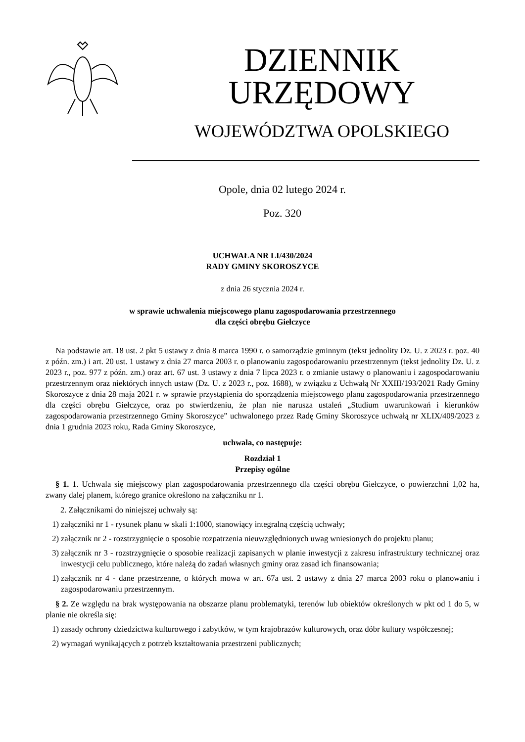DZIENNIK URZĘDOWY
WOJEWÓDZTWA OPOLSKIEGO
Opole, dnia 02 lutego 2024 r.
Poz. 320
UCHWAŁA NR LI/430/2024
RADY GMINY SKOROSZYCE
z dnia 26 stycznia 2024 r.
w sprawie uchwalenia miejscowego planu zagospodarowania przestrzennego
dla części obrębu Giełczyce
Na podstawie art. 18 ust. 2 pkt 5 ustawy z dnia 8 marca 1990 r. o samorządzie gminnym (tekst jednolity Dz. U. z 2023 r. poz. 40 z późn. zm.) i art. 20 ust. 1 ustawy z dnia 27 marca 2003 r. o planowaniu zagospodarowaniu przestrzennym (tekst jednolity Dz. U. z 2023 r., poz. 977 z późn. zm.) oraz art. 67 ust. 3 ustawy z dnia 7 lipca 2023 r. o zmianie ustawy o planowaniu i zagospodarowaniu przestrzennym oraz niektórych innych ustaw (Dz. U. z 2023 r., poz. 1688), w związku z Uchwałą Nr XXIII/193/2021 Rady Gminy Skoroszyce z dnia 28 maja 2021 r. w sprawie przystąpienia do sporządzenia miejscowego planu zagospodarowania przestrzennego dla części obrębu Giełczyce, oraz po stwierdzeniu, że plan nie narusza ustaleń „Studium uwarunkowań i kierunków zagospodarowania przestrzennego Gminy Skoroszyce” uchwalonego przez Radę Gminy Skoroszyce uchwałą nr XLIX/409/2023 z dnia 1 grudnia 2023 roku, Rada Gminy Skoroszyce,
uchwala, co następuje:
Rozdział 1
Przepisy ogólne
§ 1. 1. Uchwala się miejscowy plan zagospodarowania przestrzennego dla części obrębu Giełczyce, o powierzchni 1,02 ha, zwany dalej planem, którego granice określono na załączniku nr 1.
2. Załącznikami do niniejszej uchwały są:
1) załączniki nr 1 - rysunek planu w skali 1:1000, stanowiący integralną częścią uchwały;
2) załącznik nr 2 - rozstrzygnięcie o sposobie rozpatrzenia nieuwzględnionych uwag wniesionych do projektu planu;
3) załącznik nr 3 - rozstrzygnięcie o sposobie realizacji zapisanych w planie inwestycji z zakresu infrastruktury technicznej oraz inwestycji celu publicznego, które należą do zadań własnych gminy oraz zasad ich finansowania;
1) załącznik nr 4 - dane przestrzenne, o których mowa w art. 67a ust. 2 ustawy z dnia 27 marca 2003 roku o planowaniu i zagospodarowaniu przestrzennym.
§ 2. Ze względu na brak występowania na obszarze planu problematyki, terenów lub obiektów określonych w pkt od 1 do 5, w planie nie określa się:
1) zasady ochrony dziedzictwa kulturowego i zabytków, w tym krajobrazów kulturowych, oraz dóbr kultury współczesnej;
2) wymagań wynikających z potrzeb kształtowania przestrzeni publicznych;